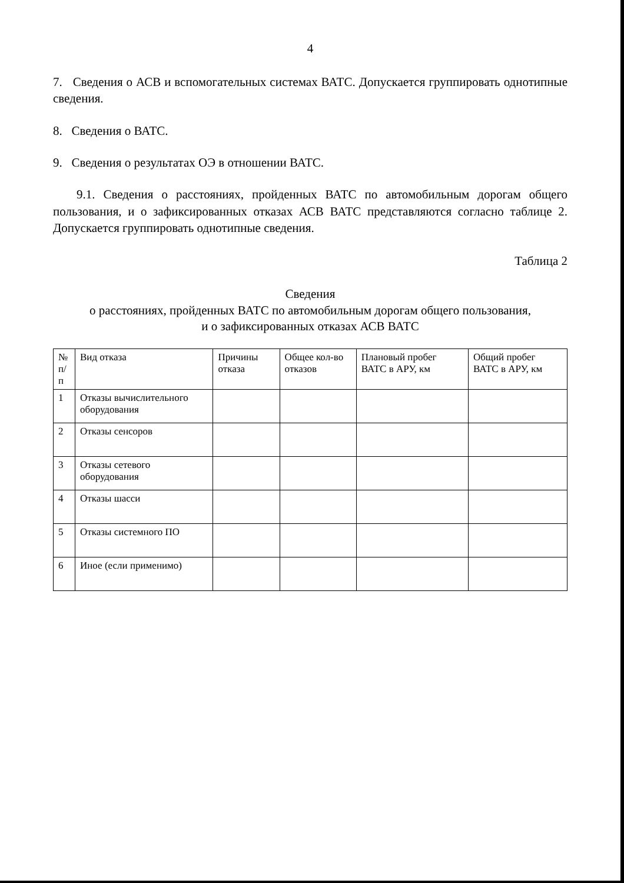4
7. Сведения о АСВ и вспомогательных системах ВАТС. Допускается группировать однотипные сведения.
8. Сведения о ВАТС.
9. Сведения о результатах ОЭ в отношении ВАТС.
9.1. Сведения о расстояниях, пройденных ВАТС по автомобильным дорогам общего пользования, и о зафиксированных отказах АСВ ВАТС представляются согласно таблице 2. Допускается группировать однотипные сведения.
Таблица 2
Сведения
о расстояниях, пройденных ВАТС по автомобильным дорогам общего пользования,
и о зафиксированных отказах АСВ ВАТС
| № п/п | Вид отказа | Причины отказа | Общее кол-во отказов | Плановый пробег ВАТС в АРУ, км | Общий пробег ВАТС в АРУ, км |
| --- | --- | --- | --- | --- | --- |
| 1 | Отказы вычислительного оборудования | | | | |
| 2 | Отказы сенсоров | | | | |
| 3 | Отказы сетевого оборудования | | | | |
| 4 | Отказы шасси | | | | |
| 5 | Отказы системного ПО | | | | |
| 6 | Иное (если применимо) | | | | |